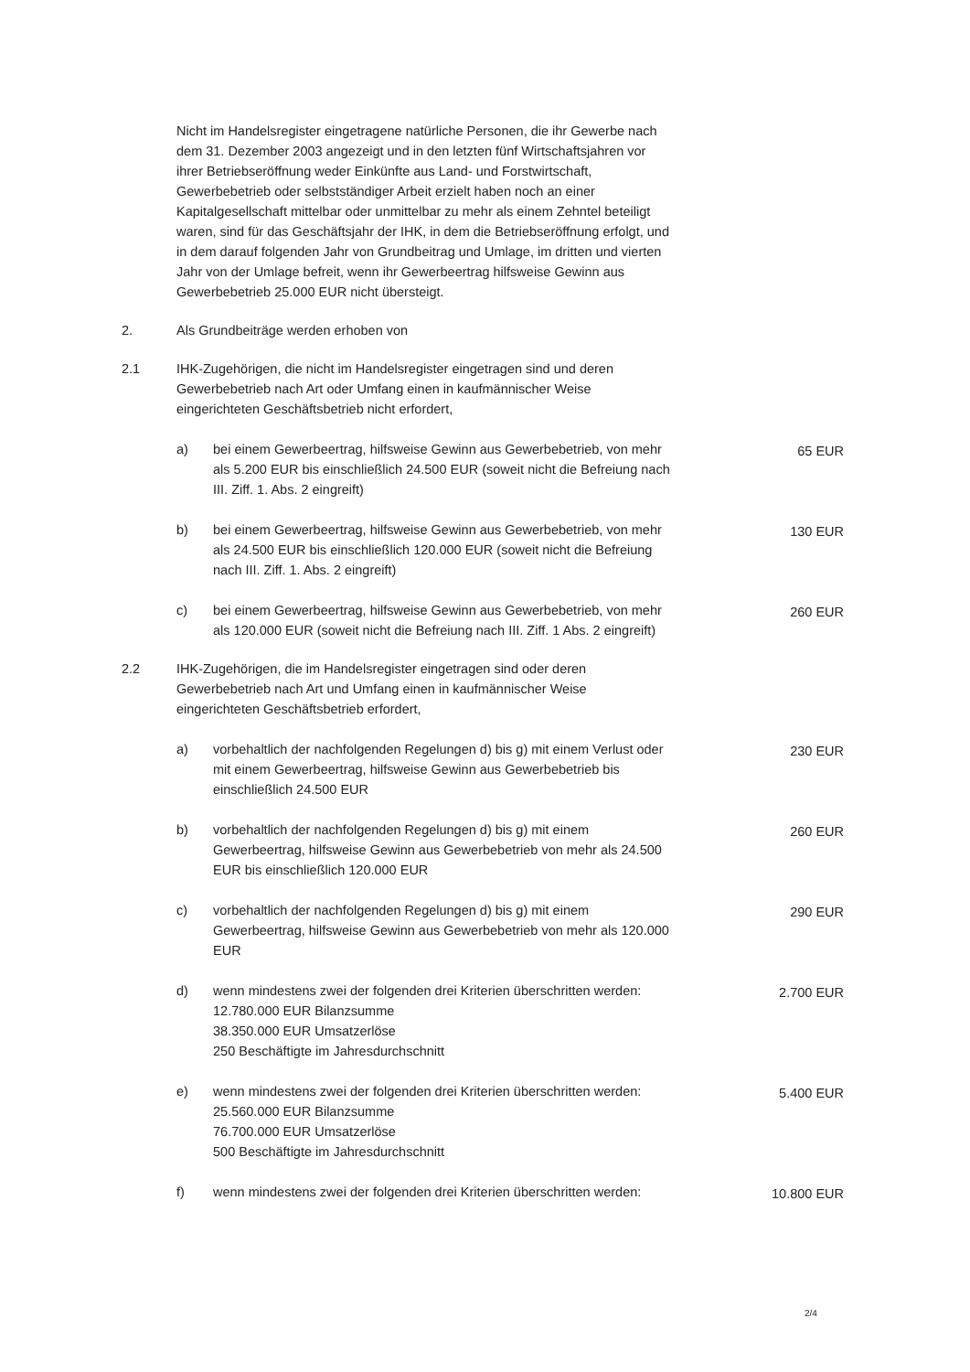Nicht im Handelsregister eingetragene natürliche Personen, die ihr Gewerbe nach dem 31. Dezember 2003 angezeigt und in den letzten fünf Wirtschaftsjahren vor ihrer Betriebseröffnung weder Einkünfte aus Land- und Forstwirtschaft, Gewerbebetrieb oder selbstständiger Arbeit erzielt haben noch an einer Kapitalgesellschaft mittelbar oder unmittelbar zu mehr als einem Zehntel beteiligt waren, sind für das Geschäftsjahr der IHK, in dem die Betriebseröffnung erfolgt, und in dem darauf folgenden Jahr von Grundbeitrag und Umlage, im dritten und vierten Jahr von der Umlage befreit, wenn ihr Gewerbeertrag hilfsweise Gewinn aus Gewerbebetrieb 25.000 EUR nicht übersteigt.
2. Als Grundbeiträge werden erhoben von
2.1 IHK-Zugehörigen, die nicht im Handelsregister eingetragen sind und deren Gewerbebetrieb nach Art oder Umfang einen in kaufmännischer Weise eingerichteten Geschäftsbetrieb nicht erfordert,
a) bei einem Gewerbeertrag, hilfsweise Gewinn aus Gewerbebetrieb, von mehr als 5.200 EUR bis einschließlich 24.500 EUR (soweit nicht die Befreiung nach III. Ziff. 1. Abs. 2 eingreift)
65 EUR
b) bei einem Gewerbeertrag, hilfsweise Gewinn aus Gewerbebetrieb, von mehr als 24.500 EUR bis einschließlich 120.000 EUR (soweit nicht die Befreiung nach III. Ziff. 1. Abs. 2 eingreift)
130 EUR
c) bei einem Gewerbeertrag, hilfsweise Gewinn aus Gewerbebetrieb, von mehr als 120.000 EUR (soweit nicht die Befreiung nach III. Ziff. 1 Abs. 2 eingreift)
260 EUR
2.2 IHK-Zugehörigen, die im Handelsregister eingetragen sind oder deren Gewerbebetrieb nach Art und Umfang einen in kaufmännischer Weise eingerichteten Geschäftsbetrieb erfordert,
a) vorbehaltlich der nachfolgenden Regelungen d) bis g) mit einem Verlust oder mit einem Gewerbeertrag, hilfsweise Gewinn aus Gewerbebetrieb bis einschließlich 24.500 EUR
230 EUR
b) vorbehaltlich der nachfolgenden Regelungen d) bis g) mit einem Gewerbeertrag, hilfsweise Gewinn aus Gewerbebetrieb von mehr als 24.500 EUR bis einschließlich 120.000 EUR
260 EUR
c) vorbehaltlich der nachfolgenden Regelungen d) bis g) mit einem Gewerbeertrag, hilfsweise Gewinn aus Gewerbebetrieb von mehr als 120.000 EUR
290 EUR
d) wenn mindestens zwei der folgenden drei Kriterien überschritten werden:
12.780.000 EUR Bilanzsumme
38.350.000 EUR Umsatzerlöse
250 Beschäftigte im Jahresdurchschnitt
2.700 EUR
e) wenn mindestens zwei der folgenden drei Kriterien überschritten werden:
25.560.000 EUR Bilanzsumme
76.700.000 EUR Umsatzerlöse
500 Beschäftigte im Jahresdurchschnitt
5.400 EUR
f) wenn mindestens zwei der folgenden drei Kriterien überschritten werden:
10.800 EUR
2/4